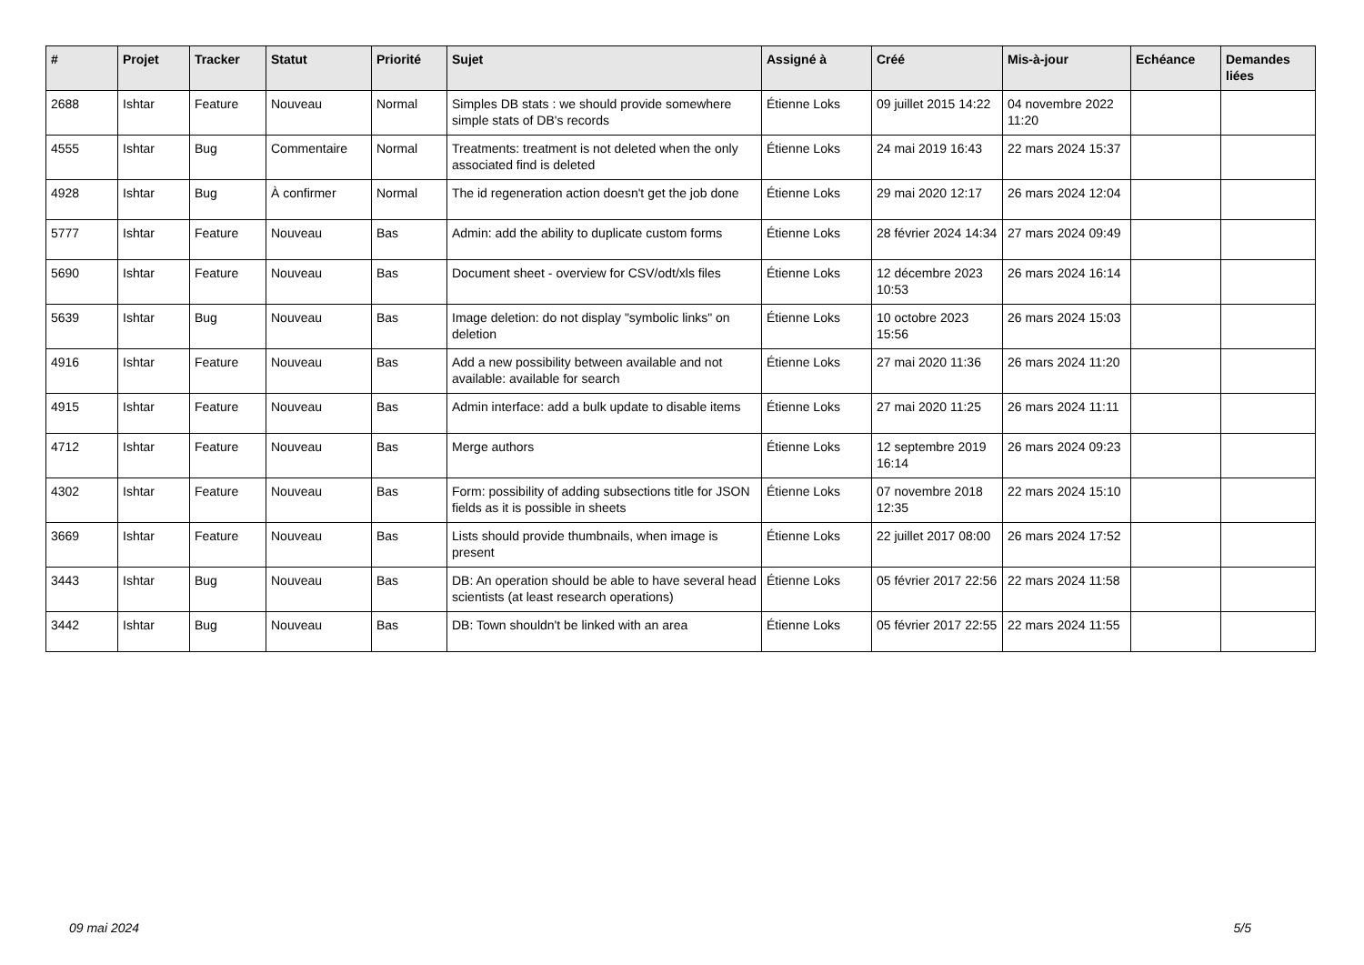| # | Projet | Tracker | Statut | Priorité | Sujet | Assigné à | Créé | Mis-à-jour | Echéance | Demandes liées |
| --- | --- | --- | --- | --- | --- | --- | --- | --- | --- | --- |
| 2688 | Ishtar | Feature | Nouveau | Normal | Simples DB stats : we should provide somewhere simple stats of DB's records | Étienne Loks | 09 juillet 2015 14:22 | 04 novembre 2022 11:20 | | |
| 4555 | Ishtar | Bug | Commentaire | Normal | Treatments: treatment is not deleted when the only associated find is deleted | Étienne Loks | 24 mai 2019 16:43 | 22 mars 2024 15:37 | | |
| 4928 | Ishtar | Bug | À confirmer | Normal | The id regeneration action doesn't get the job done | Étienne Loks | 29 mai 2020 12:17 | 26 mars 2024 12:04 | | |
| 5777 | Ishtar | Feature | Nouveau | Bas | Admin: add the ability to duplicate custom forms | Étienne Loks | 28 février 2024 14:34 | 27 mars 2024 09:49 | | |
| 5690 | Ishtar | Feature | Nouveau | Bas | Document sheet - overview for CSV/odt/xls files | Étienne Loks | 12 décembre 2023 10:53 | 26 mars 2024 16:14 | | |
| 5639 | Ishtar | Bug | Nouveau | Bas | Image deletion: do not display "symbolic links" on deletion | Étienne Loks | 10 octobre 2023 15:56 | 26 mars 2024 15:03 | | |
| 4916 | Ishtar | Feature | Nouveau | Bas | Add a new possibility between available and not available: available for search | Étienne Loks | 27 mai 2020 11:36 | 26 mars 2024 11:20 | | |
| 4915 | Ishtar | Feature | Nouveau | Bas | Admin interface: add a bulk update to disable items | Étienne Loks | 27 mai 2020 11:25 | 26 mars 2024 11:11 | | |
| 4712 | Ishtar | Feature | Nouveau | Bas | Merge authors | Étienne Loks | 12 septembre 2019 16:14 | 26 mars 2024 09:23 | | |
| 4302 | Ishtar | Feature | Nouveau | Bas | Form: possibility of adding subsections title for JSON fields as it is possible in sheets | Étienne Loks | 07 novembre 2018 12:35 | 22 mars 2024 15:10 | | |
| 3669 | Ishtar | Feature | Nouveau | Bas | Lists should provide thumbnails, when image is present | Étienne Loks | 22 juillet 2017 08:00 | 26 mars 2024 17:52 | | |
| 3443 | Ishtar | Bug | Nouveau | Bas | DB: An operation should be able to have several head scientists (at least research operations) | Étienne Loks | 05 février 2017 22:56 | 22 mars 2024 11:58 | | |
| 3442 | Ishtar | Bug | Nouveau | Bas | DB: Town shouldn't be linked with an area | Étienne Loks | 05 février 2017 22:55 | 22 mars 2024 11:55 | | |
09 mai 2024 5/5